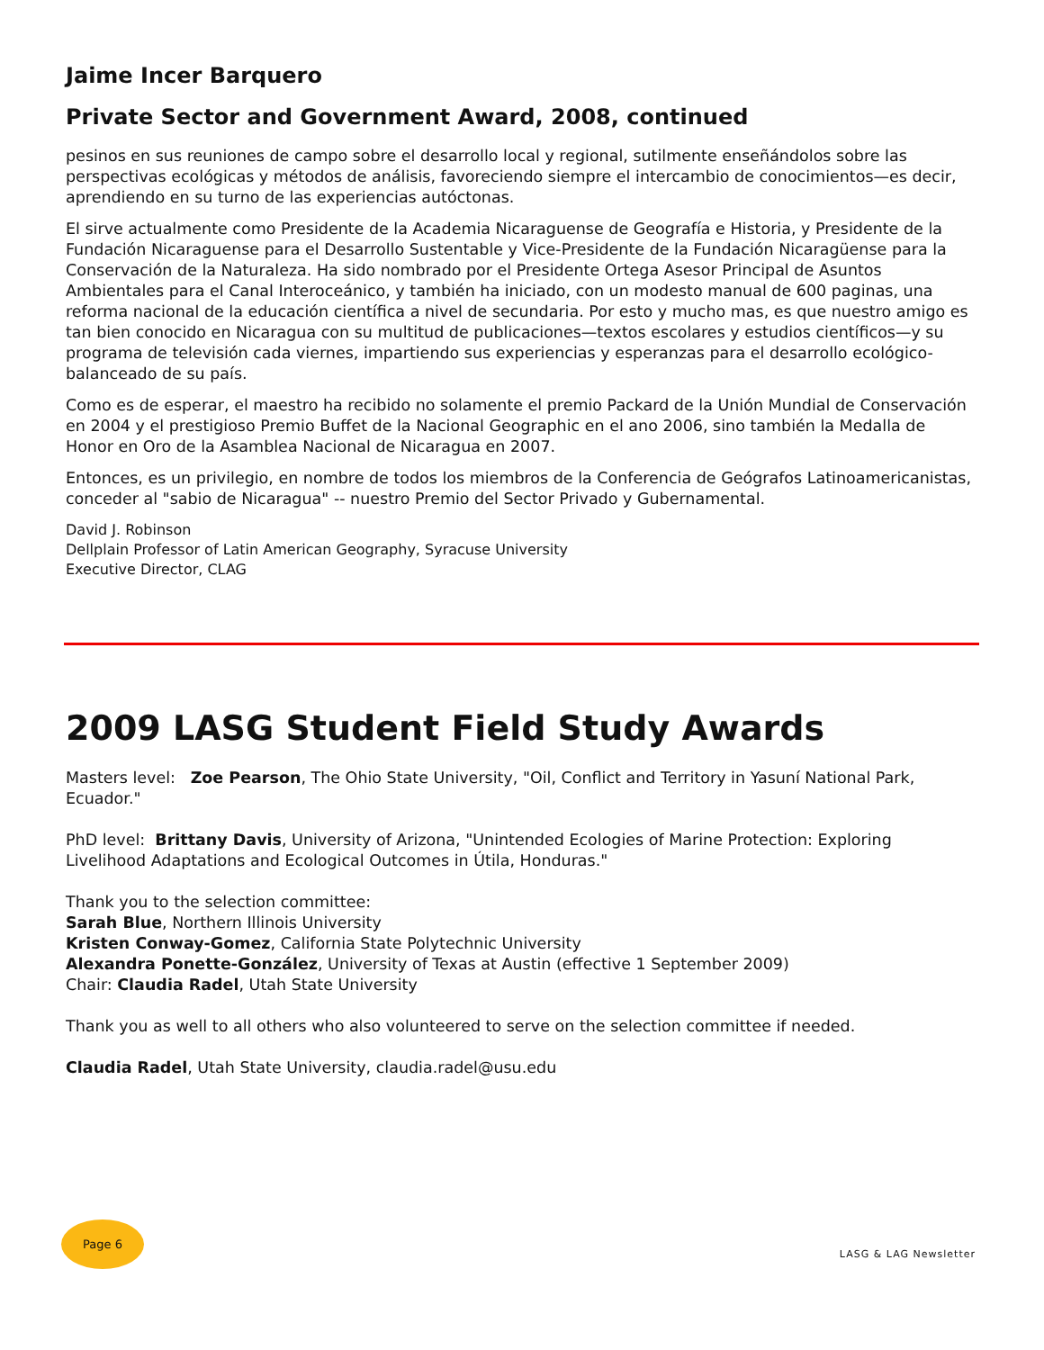Jaime Incer Barquero
Private Sector and Government Award, 2008, continued
pesinos en sus reuniones de campo sobre el desarrollo local y regional, sutilmente enseñándolos sobre las perspectivas ecológicas y métodos de análisis, favoreciendo siempre el intercambio de conocimientos—es decir, aprendiendo en su turno de las experiencias autóctonas.
El sirve actualmente como Presidente de la Academia Nicaraguense de Geografía e Historia, y Presidente de la Fundación Nicaraguense para el Desarrollo Sustentable y Vice-Presidente de la Fundación Nicaragüense para la Conservación de la Naturaleza. Ha sido nombrado por el Presidente Ortega Asesor Principal de Asuntos Ambientales para el Canal Interoceánico, y también ha iniciado, con un modesto manual de 600 paginas, una reforma nacional de la educación científica a nivel de secundaria. Por esto y mucho mas, es que nuestro amigo es tan bien conocido en Nicaragua con su multitud de publicaciones—textos escolares y estudios científicos—y su programa de televisión cada viernes, impartiendo sus experiencias y esperanzas para el desarrollo ecológico-balanceado de su país.
Como es de esperar, el maestro ha recibido no solamente el premio Packard de la Unión Mundial de Conservación en 2004 y el prestigioso Premio Buffet de la Nacional Geographic en el ano 2006, sino también la Medalla de Honor en Oro de la Asamblea Nacional de Nicaragua en 2007.
Entonces, es un privilegio, en nombre de todos los miembros de la Conferencia de Geógrafos Latinoamericanistas, conceder al "sabio de Nicaragua" -- nuestro Premio del Sector Privado y Gubernamental.
David J. Robinson
Dellplain Professor of Latin American Geography, Syracuse University
Executive Director, CLAG
2009 LASG Student Field Study Awards
Masters level: Zoe Pearson, The Ohio State University, "Oil, Conflict and Territory in Yasuní National Park, Ecuador."
PhD level: Brittany Davis, University of Arizona, "Unintended Ecologies of Marine Protection: Exploring Livelihood Adaptations and Ecological Outcomes in Útila, Honduras."
Thank you to the selection committee:
Sarah Blue, Northern Illinois University
Kristen Conway-Gomez, California State Polytechnic University
Alexandra Ponette-González, University of Texas at Austin (effective 1 September 2009)
Chair: Claudia Radel, Utah State University
Thank you as well to all others who also volunteered to serve on the selection committee if needed.
Claudia Radel, Utah State University, claudia.radel@usu.edu
Page 6
LASG & LAG Newsletter